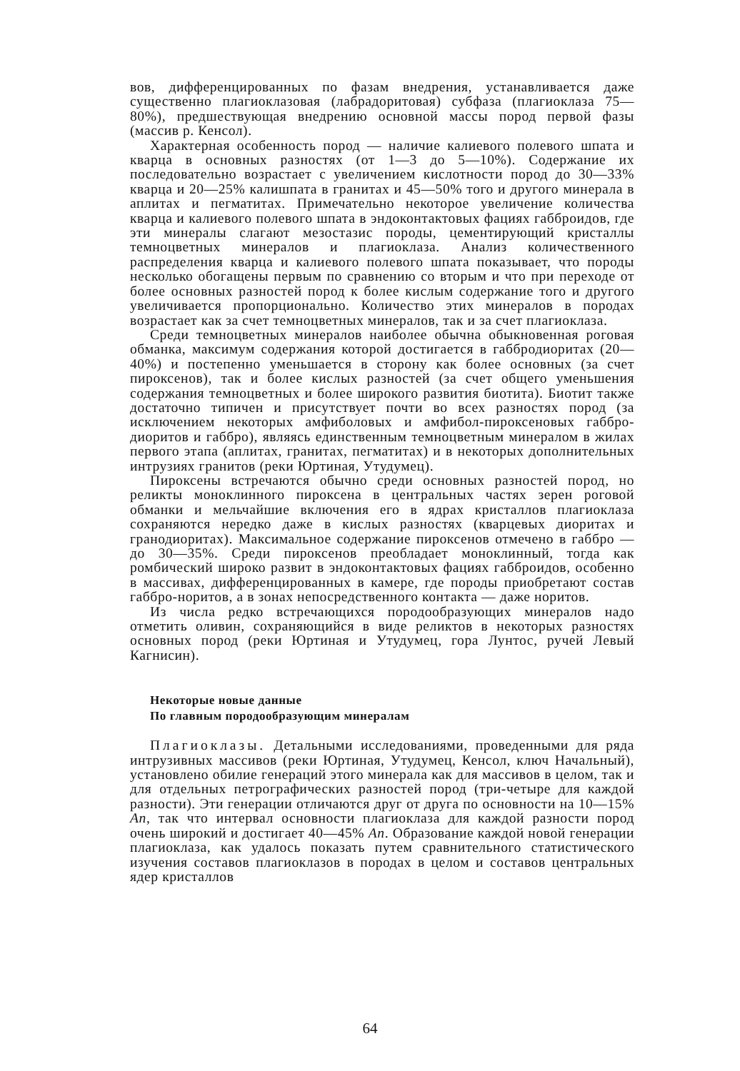вов, дифференцированных по фазам внедрения, устанавливается даже существенно плагиоклазовая (лабрадоритовая) субфаза (плагиоклаза 75—80%), предшествующая внедрению основной массы пород первой фазы (массив р. Кенсол).
Характерная особенность пород — наличие калиевого полевого шпата и кварца в основных разностях (от 1—3 до 5—10%). Содержание их последовательно возрастает с увеличением кислотности пород до 30—33% кварца и 20—25% калишпата в гранитах и 45—50% того и другого минерала в аплитах и пегматитах. Примечательно некоторое увеличение количества кварца и калиевого полевого шпата в эндоконтактовых фациях габброидов, где эти минералы слагают мезостазис породы, цементирующий кристаллы темноцветных минералов и плагиоклаза. Анализ количественного распределения кварца и калиевого полевого шпата показывает, что породы несколько обогащены первым по сравнению со вторым и что при переходе от более основных разностей пород к более кислым содержание того и другого увеличивается пропорционально. Количество этих минералов в породах возрастает как за счет темноцветных минералов, так и за счет плагиоклаза.
Среди темноцветных минералов наиболее обычна обыкновенная роговая обманка, максимум содержания которой достигается в габбродиоритах (20—40%) и постепенно уменьшается в сторону как более основных (за счет пироксенов), так и более кислых разностей (за счет общего уменьшения содержания темноцветных и более широкого развития биотита). Биотит также достаточно типичен и присутствует почти во всех разностях пород (за исключением некоторых амфиболовых и амфибол-пироксеновых габбро-диоритов и габбро), являясь единственным темноцветным минералом в жилах первого этапа (аплитах, гранитах, пегматитах) и в некоторых дополнительных интрузиях гранитов (реки Юртиная, Утудумец).
Пироксены встречаются обычно среди основных разностей пород, но реликты моноклинного пироксена в центральных частях зерен роговой обманки и мельчайшие включения его в ядрах кристаллов плагиоклаза сохраняются нередко даже в кислых разностях (кварцевых диоритах и гранодиоритах). Максимальное содержание пироксенов отмечено в габбро — до 30—35%. Среди пироксенов преобладает моноклинный, тогда как ромбический широко развит в эндоконтактовых фациях габброидов, особенно в массивах, дифференцированных в камере, где породы приобретают состав габбро-норитов, а в зонах непосредственного контакта — даже норитов.
Из числа редко встречающихся породообразующих минералов надо отметить оливин, сохраняющийся в виде реликтов в некоторых разностях основных пород (реки Юртиная и Утудумец, гора Лунтос, ручей Левый Кагнисин).
Некоторые новые данные
По главным породообразующим минералам
Плагиоклазы. Детальными исследованиями, проведенными для ряда интрузивных массивов (реки Юртиная, Утудумец, Кенсол, ключ Начальный), установлено обилие генераций этого минерала как для массивов в целом, так и для отдельных петрографических разностей пород (три-четыре для каждой разности). Эти генерации отличаются друг от друга по основности на 10—15% An, так что интервал основности плагиоклаза для каждой разности пород очень широкий и достигает 40—45% An. Образование каждой новой генерации плагиоклаза, как удалось показать путем сравнительного статистического изучения составов плагиоклазов в породах в целом и составов центральных ядер кристаллов
64